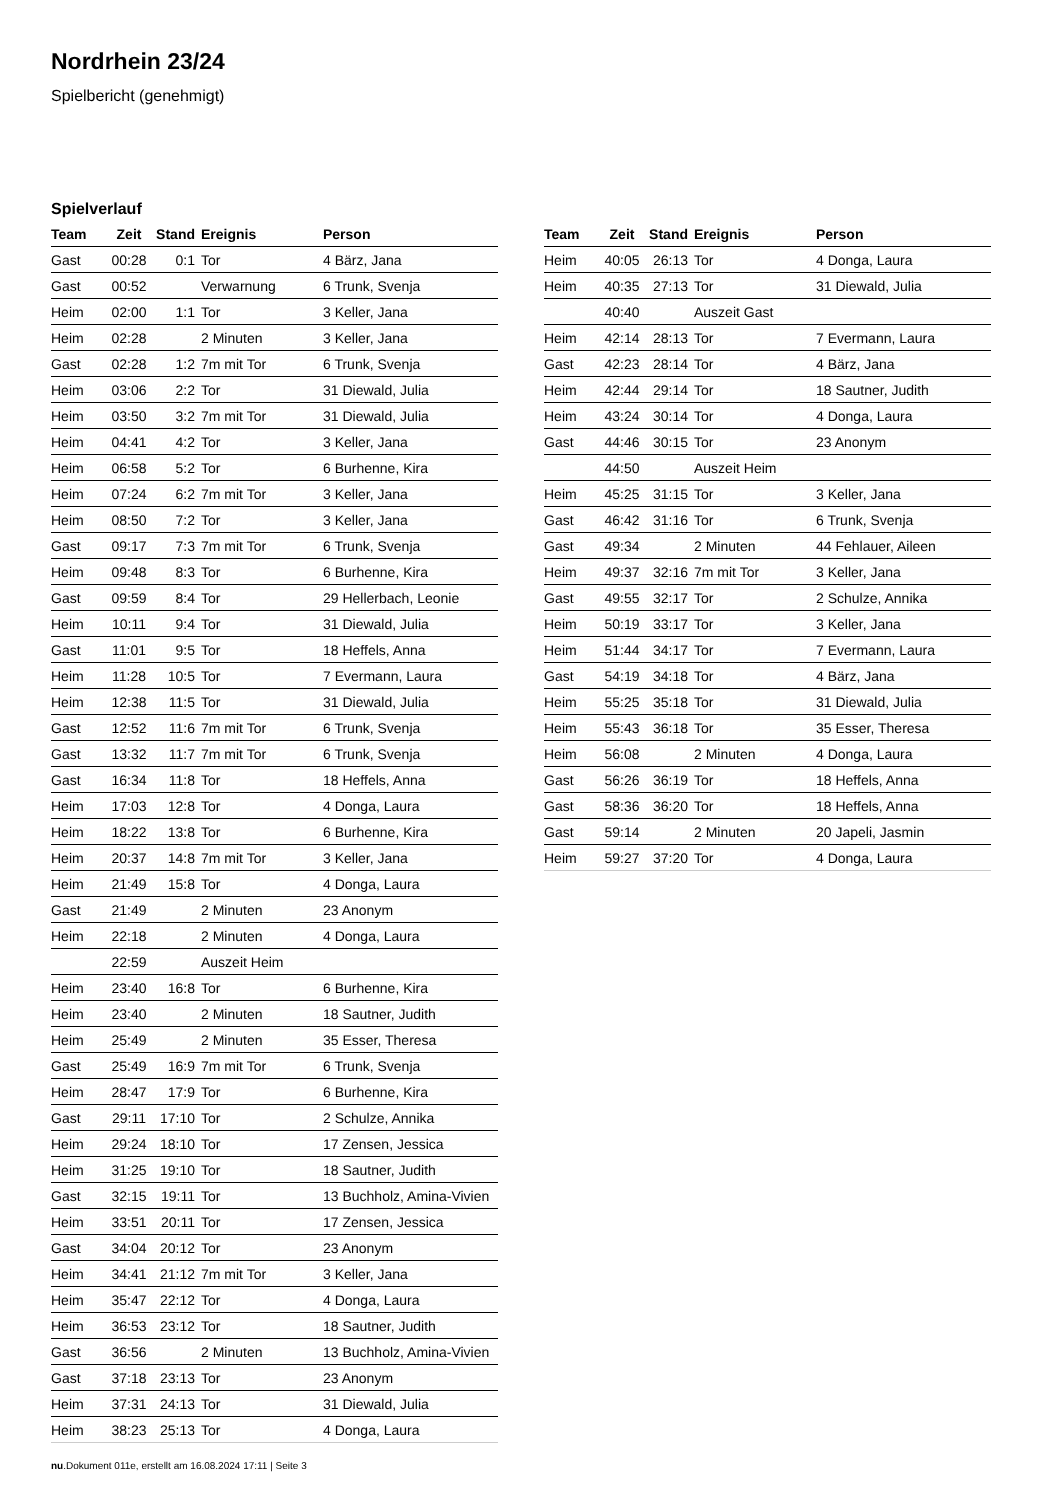Nordrhein 23/24
Spielbericht (genehmigt)
Spielverlauf
| Team | Zeit | Stand | Ereignis | Person |
| --- | --- | --- | --- | --- |
| Gast | 00:28 | 0:1 | Tor | 4 Bärz, Jana |
| Gast | 00:52 | | Verwarnung | 6 Trunk, Svenja |
| Heim | 02:00 | 1:1 | Tor | 3 Keller, Jana |
| Heim | 02:28 | | 2 Minuten | 3 Keller, Jana |
| Gast | 02:28 | 1:2 | 7m mit Tor | 6 Trunk, Svenja |
| Heim | 03:06 | 2:2 | Tor | 31 Diewald, Julia |
| Heim | 03:50 | 3:2 | 7m mit Tor | 31 Diewald, Julia |
| Heim | 04:41 | 4:2 | Tor | 3 Keller, Jana |
| Heim | 06:58 | 5:2 | Tor | 6 Burhenne, Kira |
| Heim | 07:24 | 6:2 | 7m mit Tor | 3 Keller, Jana |
| Heim | 08:50 | 7:2 | Tor | 3 Keller, Jana |
| Gast | 09:17 | 7:3 | 7m mit Tor | 6 Trunk, Svenja |
| Heim | 09:48 | 8:3 | Tor | 6 Burhenne, Kira |
| Gast | 09:59 | 8:4 | Tor | 29 Hellerbach, Leonie |
| Heim | 10:11 | 9:4 | Tor | 31 Diewald, Julia |
| Gast | 11:01 | 9:5 | Tor | 18 Heffels, Anna |
| Heim | 11:28 | 10:5 | Tor | 7 Evermann, Laura |
| Heim | 12:38 | 11:5 | Tor | 31 Diewald, Julia |
| Gast | 12:52 | 11:6 | 7m mit Tor | 6 Trunk, Svenja |
| Gast | 13:32 | 11:7 | 7m mit Tor | 6 Trunk, Svenja |
| Gast | 16:34 | 11:8 | Tor | 18 Heffels, Anna |
| Heim | 17:03 | 12:8 | Tor | 4 Donga, Laura |
| Heim | 18:22 | 13:8 | Tor | 6 Burhenne, Kira |
| Heim | 20:37 | 14:8 | 7m mit Tor | 3 Keller, Jana |
| Heim | 21:49 | 15:8 | Tor | 4 Donga, Laura |
| Gast | 21:49 | | 2 Minuten | 23 Anonym |
| Heim | 22:18 | | 2 Minuten | 4 Donga, Laura |
| | 22:59 | | Auszeit Heim | |
| Heim | 23:40 | 16:8 | Tor | 6 Burhenne, Kira |
| Heim | 23:40 | | 2 Minuten | 18 Sautner, Judith |
| Heim | 25:49 | | 2 Minuten | 35 Esser, Theresa |
| Gast | 25:49 | 16:9 | 7m mit Tor | 6 Trunk, Svenja |
| Heim | 28:47 | 17:9 | Tor | 6 Burhenne, Kira |
| Gast | 29:11 | 17:10 | Tor | 2 Schulze, Annika |
| Heim | 29:24 | 18:10 | Tor | 17 Zensen, Jessica |
| Heim | 31:25 | 19:10 | Tor | 18 Sautner, Judith |
| Gast | 32:15 | 19:11 | Tor | 13 Buchholz, Amina-Vivien |
| Heim | 33:51 | 20:11 | Tor | 17 Zensen, Jessica |
| Gast | 34:04 | 20:12 | Tor | 23 Anonym |
| Heim | 34:41 | 21:12 | 7m mit Tor | 3 Keller, Jana |
| Heim | 35:47 | 22:12 | Tor | 4 Donga, Laura |
| Heim | 36:53 | 23:12 | Tor | 18 Sautner, Judith |
| Gast | 36:56 | | 2 Minuten | 13 Buchholz, Amina-Vivien |
| Gast | 37:18 | 23:13 | Tor | 23 Anonym |
| Heim | 37:31 | 24:13 | Tor | 31 Diewald, Julia |
| Heim | 38:23 | 25:13 | Tor | 4 Donga, Laura |
| Team | Zeit | Stand | Ereignis | Person |
| --- | --- | --- | --- | --- |
| Heim | 40:05 | 26:13 | Tor | 4 Donga, Laura |
| Heim | 40:35 | 27:13 | Tor | 31 Diewald, Julia |
| | 40:40 | | Auszeit Gast | |
| Heim | 42:14 | 28:13 | Tor | 7 Evermann, Laura |
| Gast | 42:23 | 28:14 | Tor | 4 Bärz, Jana |
| Heim | 42:44 | 29:14 | Tor | 18 Sautner, Judith |
| Heim | 43:24 | 30:14 | Tor | 4 Donga, Laura |
| Gast | 44:46 | 30:15 | Tor | 23 Anonym |
| | 44:50 | | Auszeit Heim | |
| Heim | 45:25 | 31:15 | Tor | 3 Keller, Jana |
| Gast | 46:42 | 31:16 | Tor | 6 Trunk, Svenja |
| Gast | 49:34 | | 2 Minuten | 44 Fehlauer, Aileen |
| Heim | 49:37 | 32:16 | 7m mit Tor | 3 Keller, Jana |
| Gast | 49:55 | 32:17 | Tor | 2 Schulze, Annika |
| Heim | 50:19 | 33:17 | Tor | 3 Keller, Jana |
| Heim | 51:44 | 34:17 | Tor | 7 Evermann, Laura |
| Gast | 54:19 | 34:18 | Tor | 4 Bärz, Jana |
| Heim | 55:25 | 35:18 | Tor | 31 Diewald, Julia |
| Heim | 55:43 | 36:18 | Tor | 35 Esser, Theresa |
| Heim | 56:08 | | 2 Minuten | 4 Donga, Laura |
| Gast | 56:26 | 36:19 | Tor | 18 Heffels, Anna |
| Gast | 58:36 | 36:20 | Tor | 18 Heffels, Anna |
| Gast | 59:14 | | 2 Minuten | 20 Japeli, Jasmin |
| Heim | 59:27 | 37:20 | Tor | 4 Donga, Laura |
nu.Dokument 011e, erstellt am 16.08.2024 17:11 | Seite 3